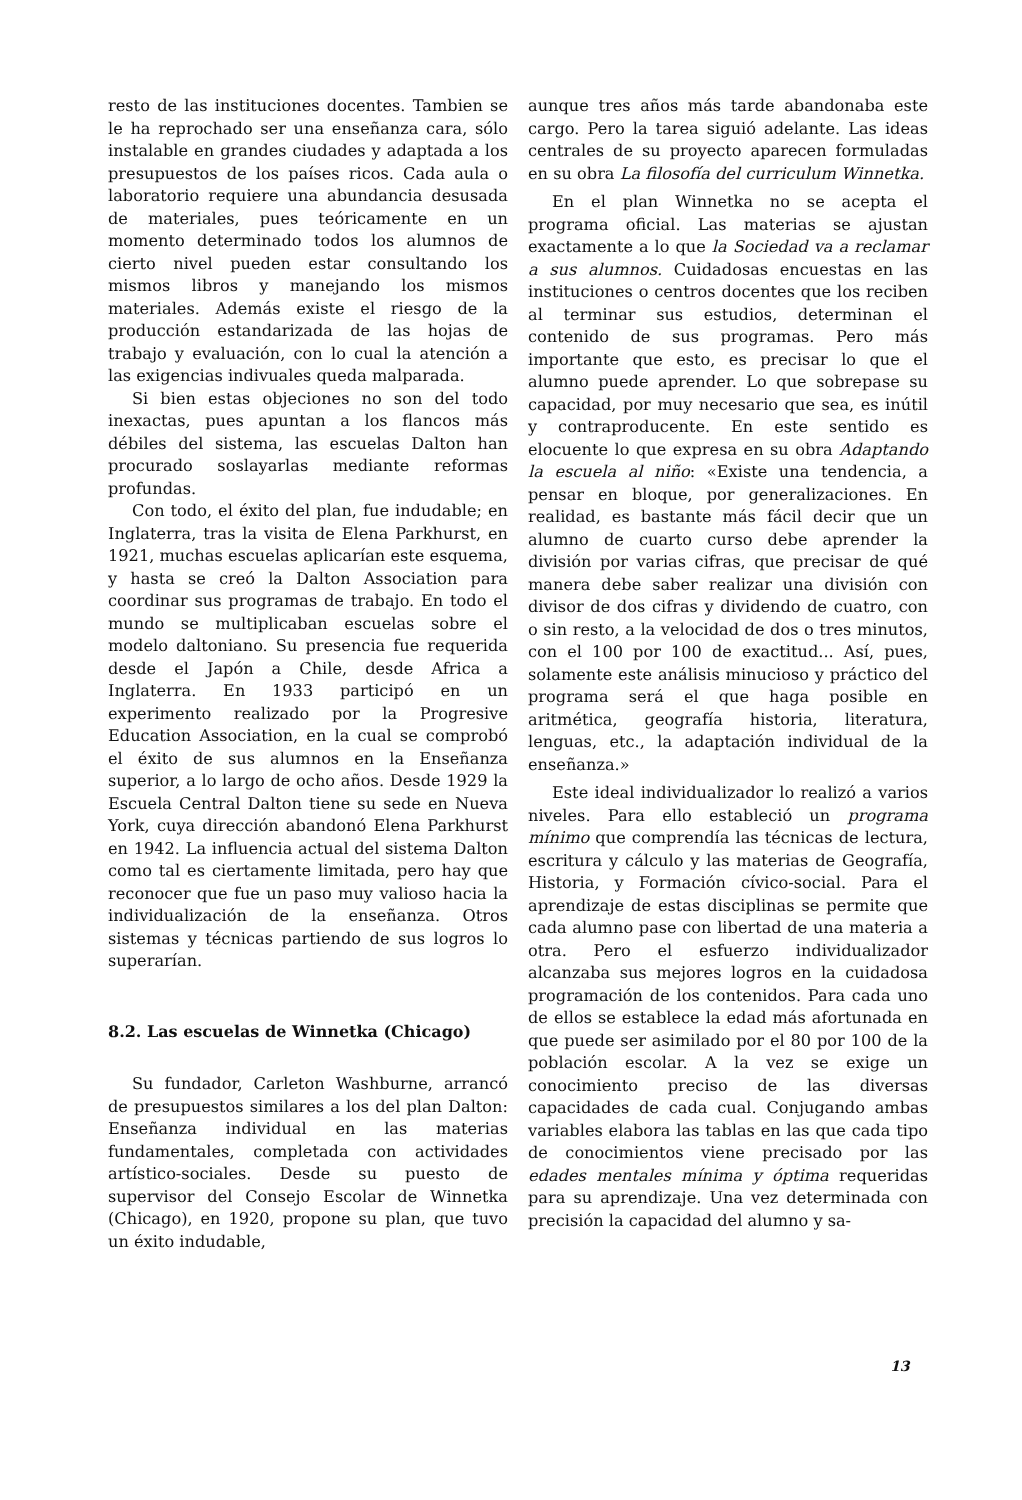resto de las instituciones docentes. Tambien se le ha reprochado ser una enseñanza cara, sólo instalable en grandes ciudades y adaptada a los presupuestos de los países ricos. Cada aula o laboratorio requiere una abundancia desusada de materiales, pues teóricamente en un momento determinado todos los alumnos de cierto nivel pueden estar consultando los mismos libros y manejando los mismos materiales. Además existe el riesgo de la producción estandarizada de las hojas de trabajo y evaluación, con lo cual la atención a las exigencias indivuales queda malparada.
Si bien estas objeciones no son del todo inexactas, pues apuntan a los flancos más débiles del sistema, las escuelas Dalton han procurado soslayarlas mediante reformas profundas.
Con todo, el éxito del plan, fue indudable; en Inglaterra, tras la visita de Elena Parkhurst, en 1921, muchas escuelas aplicarían este esquema, y hasta se creó la Dalton Association para coordinar sus programas de trabajo. En todo el mundo se multiplicaban escuelas sobre el modelo daltoniano. Su presencia fue requerida desde el Japón a Chile, desde Africa a Inglaterra. En 1933 participó en un experimento realizado por la Progresive Education Association, en la cual se comprobó el éxito de sus alumnos en la Enseñanza superior, a lo largo de ocho años. Desde 1929 la Escuela Central Dalton tiene su sede en Nueva York, cuya dirección abandonó Elena Parkhurst en 1942. La influencia actual del sistema Dalton como tal es ciertamente limitada, pero hay que reconocer que fue un paso muy valioso hacia la individualización de la enseñanza. Otros sistemas y técnicas partiendo de sus logros lo superarían.
8.2. Las escuelas de Winnetka (Chicago)
Su fundador, Carleton Washburne, arrancó de presupuestos similares a los del plan Dalton: Enseñanza individual en las materias fundamentales, completada con actividades artístico-sociales. Desde su puesto de supervisor del Consejo Escolar de Winnetka (Chicago), en 1920, propone su plan, que tuvo un éxito indudable,
aunque tres años más tarde abandonaba este cargo. Pero la tarea siguió adelante. Las ideas centrales de su proyecto aparecen formuladas en su obra La filosofía del curriculum Winnetka.
En el plan Winnetka no se acepta el programa oficial. Las materias se ajustan exactamente a lo que la Sociedad va a reclamar a sus alumnos. Cuidadosas encuestas en las instituciones o centros docentes que los reciben al terminar sus estudios, determinan el contenido de sus programas. Pero más importante que esto, es precisar lo que el alumno puede aprender. Lo que sobrepase su capacidad, por muy necesario que sea, es inútil y contraproducente. En este sentido es elocuente lo que expresa en su obra Adaptando la escuela al niño: «Existe una tendencia, a pensar en bloque, por generalizaciones. En realidad, es bastante más fácil decir que un alumno de cuarto curso debe aprender la división por varias cifras, que precisar de qué manera debe saber realizar una división con divisor de dos cifras y dividendo de cuatro, con o sin resto, a la velocidad de dos o tres minutos, con el 100 por 100 de exactitud... Así, pues, solamente este análisis minucioso y práctico del programa será el que haga posible en aritmética, geografía historia, literatura, lenguas, etc., la adaptación individual de la enseñanza.»
Este ideal individualizador lo realizó a varios niveles. Para ello estableció un programa mínimo que comprendía las técnicas de lectura, escritura y cálculo y las materias de Geografía, Historia, y Formación cívico-social. Para el aprendizaje de estas disciplinas se permite que cada alumno pase con libertad de una materia a otra. Pero el esfuerzo individualizador alcanzaba sus mejores logros en la cuidadosa programación de los contenidos. Para cada uno de ellos se establece la edad más afortunada en que puede ser asimilado por el 80 por 100 de la población escolar. A la vez se exige un conocimiento preciso de las diversas capacidades de cada cual. Conjugando ambas variables elabora las tablas en las que cada tipo de conocimientos viene precisado por las edades mentales mínima y óptima requeridas para su aprendizaje. Una vez determinada con precisión la capacidad del alumno y sa-
13